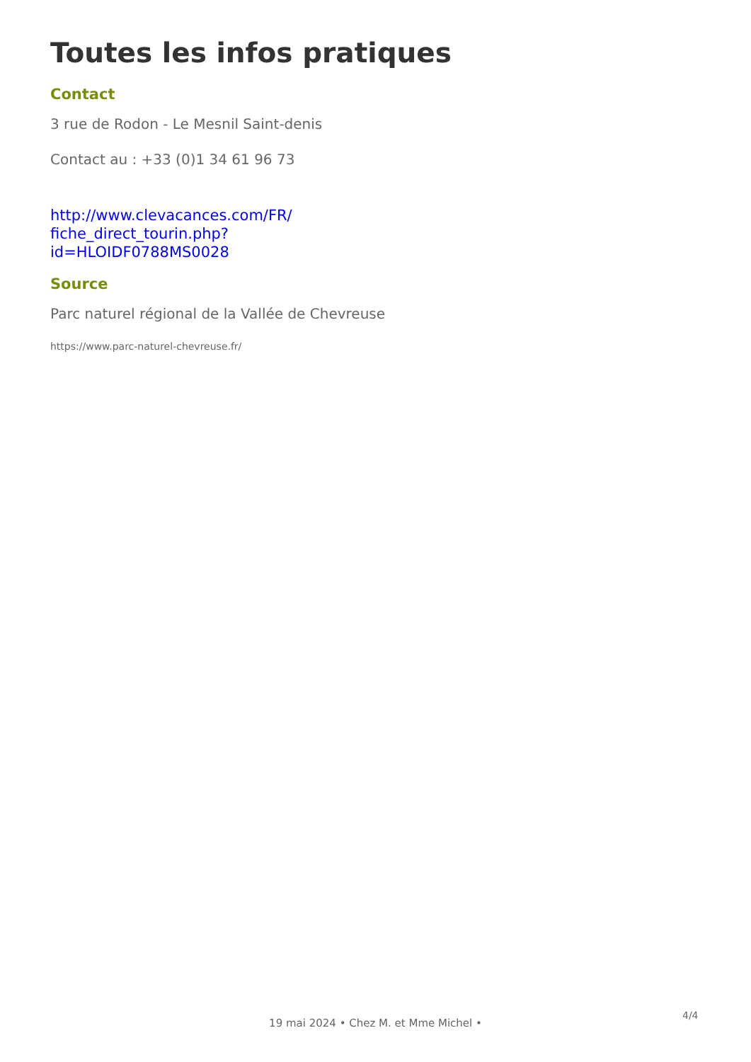Toutes les infos pratiques
Contact
3 rue de Rodon - Le Mesnil Saint-denis
Contact au : +33 (0)1 34 61 96 73
http://www.clevacances.com/FR/ fiche_direct_tourin.php? id=HLOIDF0788MS0028
Source
Parc naturel régional de la Vallée de Chevreuse
https://www.parc-naturel-chevreuse.fr/
4/4
19 mai 2024 • Chez M. et Mme Michel •